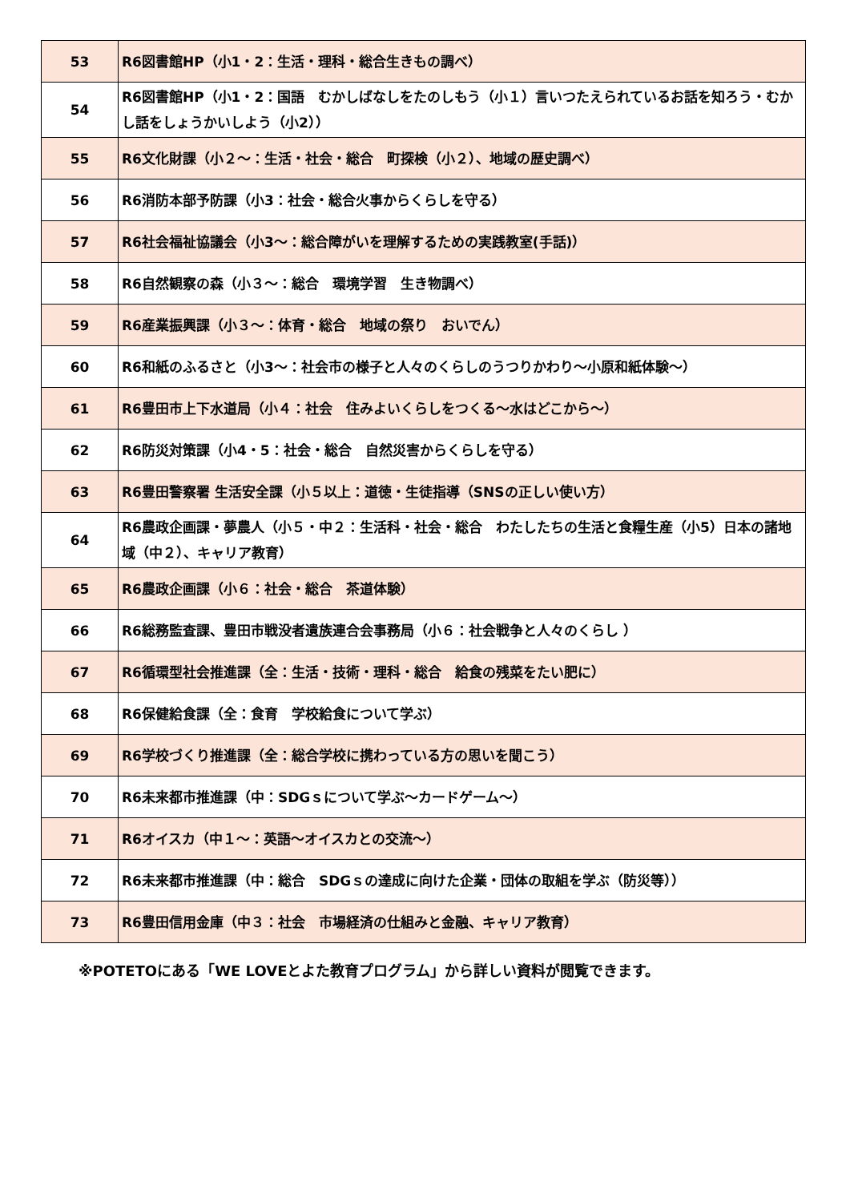| 53 | R6図書館HP（小1・2：生活・理科・総合生きもの調べ） |
| 54 | R6図書館HP（小1・2：国語 むかしばなしをたのしもう（小１）言いつたえられているお話を知ろう・むかし話をしょうかいしよう（小2）） |
| 55 | R6文化財課（小２～：生活・社会・総合 町探検（小２）、地域の歴史調べ） |
| 56 | R6消防本部予防課（小3：社会・総合火事からくらしを守る） |
| 57 | R6社会福祉協議会（小3～：総合障がいを理解するための実践教室(手話)） |
| 58 | R6自然観察の森（小３～：総合 環境学習 生き物調べ） |
| 59 | R6産業振興課（小３～：体育・総合 地域の祭り おいでん） |
| 60 | R6和紙のふるさと（小3～：社会市の様子と人々のくらしのうつりかわり～小原和紙体験～） |
| 61 | R6豊田市上下水道局（小４：社会 住みよいくらしをつくる～水はどこから～） |
| 62 | R6防災対策課（小4・5：社会・総合 自然災害からくらしを守る） |
| 63 | R6豊田警察署 生活安全課（小５以上：道徳・生徒指導（SNSの正しい使い方） |
| 64 | R6農政企画課・夢農人（小５・中２：生活科・社会・総合 わたしたちの生活と食糧生産（小5）日本の諸地域（中２）、キャリア教育） |
| 65 | R6農政企画課（小６：社会・総合 茶道体験） |
| 66 | R6総務監査課、豊田市戦没者遺族連合会事務局（小６：社会戦争と人々のくらし ） |
| 67 | R6循環型社会推進課（全：生活・技術・理科・総合 給食の残菜をたい肥に） |
| 68 | R6保健給食課（全：食育 学校給食について学ぶ） |
| 69 | R6学校づくり推進課（全：総合学校に携わっている方の思いを聞こう） |
| 70 | R6未来都市推進課（中：SDGｓについて学ぶ～カードゲーム～） |
| 71 | R6オイスカ（中１～：英語～オイスカとの交流～） |
| 72 | R6未来都市推進課（中：総合 SDGｓの達成に向けた企業・団体の取組を学ぶ（防災等）） |
| 73 | R6豊田信用金庫（中３：社会 市場経済の仕組みと金融、キャリア教育） |
※POTETOにある「WE LOVEとよた教育プログラム」から詳しい資料が閲覧できます。